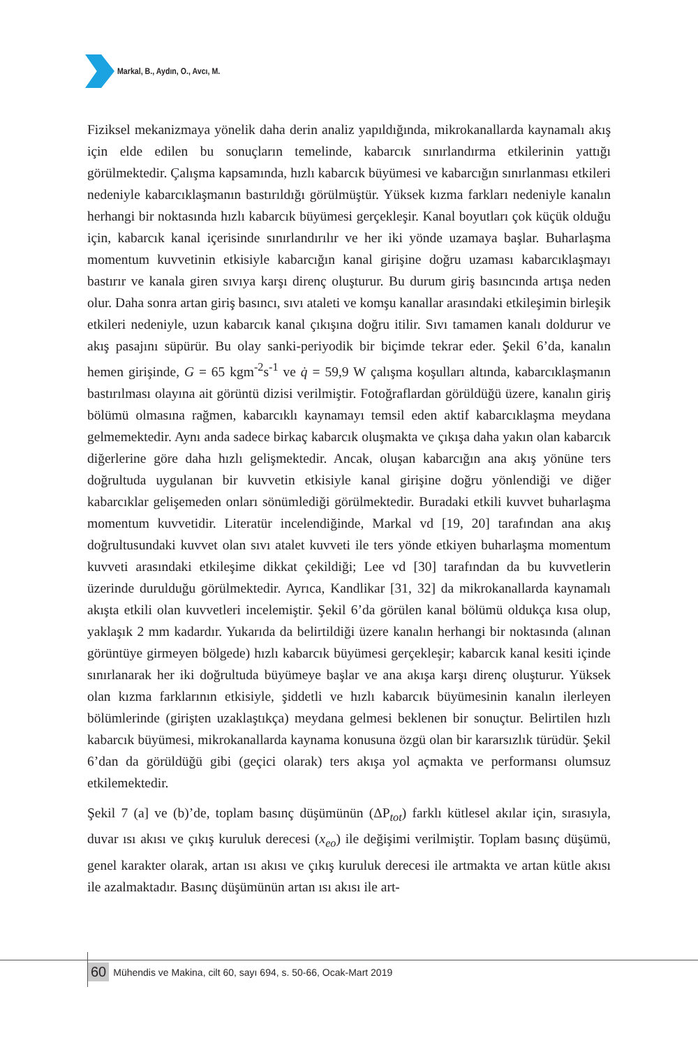Markal, B., Aydın, O., Avcı, M.
Fiziksel mekanizmaya yönelik daha derin analiz yapıldığında, mikrokanallarda kaynamalı akış için elde edilen bu sonuçların temelinde, kabarcık sınırlandırma etkilerinin yattığı görülmektedir. Çalışma kapsamında, hızlı kabarcık büyümesi ve kabarcığın sınırlanması etkileri nedeniyle kabarcıklaşmanın bastırıldığı görülmüştür. Yüksek kızma farkları nedeniyle kanalın herhangi bir noktasında hızlı kabarcık büyümesi gerçekleşir. Kanal boyutları çok küçük olduğu için, kabarcık kanal içerisinde sınırlandırılır ve her iki yönde uzamaya başlar. Buharlaşma momentum kuvvetinin etkisiyle kabarcığın kanal girişine doğru uzaması kabarcıklaşmayı bastırır ve kanala giren sıvıya karşı direnç oluşturur. Bu durum giriş basıncında artışa neden olur. Daha sonra artan giriş basıncı, sıvı ataleti ve komşu kanallar arasındaki etkileşimin birleşik etkileri nedeniyle, uzun kabarcık kanal çıkışına doğru itilir. Sıvı tamamen kanalı doldurur ve akış pasajını süpürür. Bu olay sanki-periyodik bir biçimde tekrar eder. Şekil 6’da, kanalın hemen girişinde, G = 65 kgm<sup>-2</sup>s<sup>-1</sup> ve q̇ = 59,9 W çalışma koşulları altında, kabarcıklaşmanın bastırılması olayına ait görüntü dizisi verilmiştir. Fotoğraflardan görüldüğü üzere, kanalın giriş bölümü olmasına rağmen, kabarcıklı kaynamayı temsil eden aktif kabarcıklaşma meydana gelmemektedir. Aynı anda sadece birkaç kabarcık oluşmakta ve çıkışa daha yakın olan kabarcık diğerlerine göre daha hızlı gelişmektedir. Ancak, oluşan kabarcığın ana akış yönüne ters doğrultuda uygulanan bir kuvvetin etkisiyle kanal girişine doğru yönlendiği ve diğer kabarcıklar gelişemeden onları sönümlediği görülmektedir. Buradaki etkili kuvvet buharlaşma momentum kuvvetidir. Literatür incelendiğinde, Markal vd [19, 20] tarafından ana akış doğrultusundaki kuvvet olan sıvı atalet kuvveti ile ters yönde etkiyen buharlaşma momentum kuvveti arasındaki etkileşime dikkat çekildiği; Lee vd [30] tarafından da bu kuvvetlerin üzerinde durulduğu görülmektedir. Ayrıca, Kandlikar [31, 32] da mikrokanallarda kaynamalı akışta etkili olan kuvvetleri incelemiştir. Şekil 6’da görülen kanal bölümü oldukça kısa olup, yaklaşık 2 mm kadardır. Yukarıda da belirtildiği üzere kanalın herhangi bir noktasında (alınan görüntüye girmeyen bölgede) hızlı kabarcık büyümesi gerçekleşir; kabarcık kanal kesiti içinde sınırlanarak her iki doğrultuda büyümeye başlar ve ana akışa karşı direnç oluşturur. Yüksek olan kızma farklarının etkisiyle, şiddetli ve hızlı kabarcık büyümesinin kanalın ilerleyen bölümlerinde (girişten uzaklaştıkça) meydana gelmesi beklenen bir sonuçtur. Belirtilen hızlı kabarcık büyümesi, mikrokanallarda kaynama konusuna özgü olan bir kararsızlık türüdür. Şekil 6’dan da görüldüğü gibi (geçici olarak) ters akışa yol açmakta ve performansı olumsuz etkilemektedir.
Şekil 7 (a] ve (b)’de, toplam basınç düşümünün (ΔP<sub>tot</sub>) farklı kütlesel akılar için, sırasıyla, duvar ısı akısı ve çıkış kuruluk derecesi (x<sub>eo</sub>) ile değişimi verilmiştir. Toplam basınç düşümü, genel karakter olarak, artan ısı akısı ve çıkış kuruluk derecesi ile artmakta ve artan kütle akısı ile azalmaktadır. Basınç düşümünün artan ısı akısı ile art-
60 Mühendis ve Makina, cilt 60, sayı 694, s. 50-66, Ocak-Mart 2019